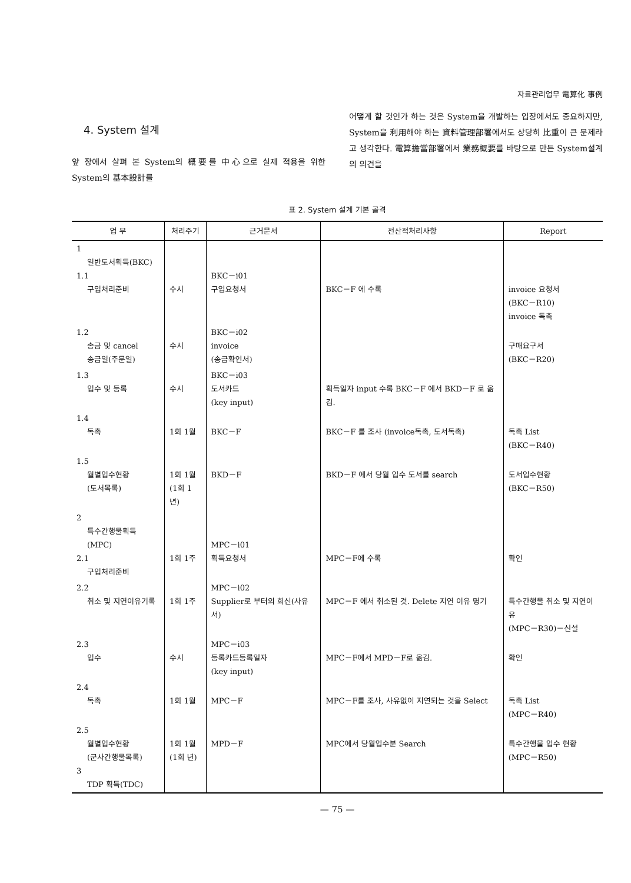자료관리업무 電算化 事例
4. System 설계
앞 장에서 살펴 본 System의 概要를 中心으로 실제 적용을 위한 System의 基本設計를
어떻게 할 것인가 하는 것은 System을 개발하는 입장에서도 중요하지만, System을 利用해야 하는 資料管理部署에서도 상당히 比重이 큰 문제라고 생각한다. 電算擔當部署에서 業務概要를 바탕으로 만든 System설계의 의견을
표 2. System 설계 기본 골격
| 업 무 | 처리주기 | 근거문서 | 전산적처리사항 | Report |
| --- | --- | --- | --- | --- |
| 1 일반도서획득(BKC) 1.1 구입처리준비 | 수시 | BKC－i01 구입요청서 | BKC－F 에 수록 | invoice 요청서 (BKC－R10) invoice 독촉 |
| 1.2 송금 및 cancel 송금일(주문일) | 수시 | BKC－i02 invoice (송금확인서) | | 구매요구서 (BKC－R20) |
| 1.3 입수 및 등록 | 수시 | BKC－i03 도서카드 (key input) | 획득일자 input 수록 BKC－F 에서 BKD－F 로 옮김. | |
| 1.4 독촉 | 1회 1월 | BKC－F | BKC－F 를 조사 (invoice독촉, 도서독촉) | 독촉 List (BKC－R40) |
| 1.5 월별입수현황 (도서목록) | 1회 1월 (1회 1년) | BKD－F | BKD－F 에서 당월 입수 도서를 search | 도서입수현황 (BKC－R50) |
| 2 특수간행물획득(MPC) 2.1 구입처리준비 | 1회 1주 | MPC－i01 획득요청서 | MPC－F에 수록 | 확인 |
| 2.2 취소 및 지연이유기록 | 1회 1주 | MPC－i02 Supplier로 부터의 회신(사유서) | MPC－F 에서 취소된 것. Delete 지연 이유 명기 | 특수간행물 취소 및 지연이유 (MPC－R30)－신설 |
| 2.3 입수 | 수시 | MPC－i03 등록카드등록일자 (key input) | MPC－F에서 MPD－F로 옮김. | 확인 |
| 2.4 독촉 | 1회 1월 | MPC－F | MPC－F를 조사, 사유없이 지연되는 것을 Select | 독촉 List (MPC－R40) |
| 2.5 월별입수현황 (군사간행물목록) 3 TDP 획득(TDC) | 1회 1월 (1회 년) | MPD－F | MPC에서 당월입수분 Search | 특수간행물 입수 현황 (MPC－R50) |
— 75 —